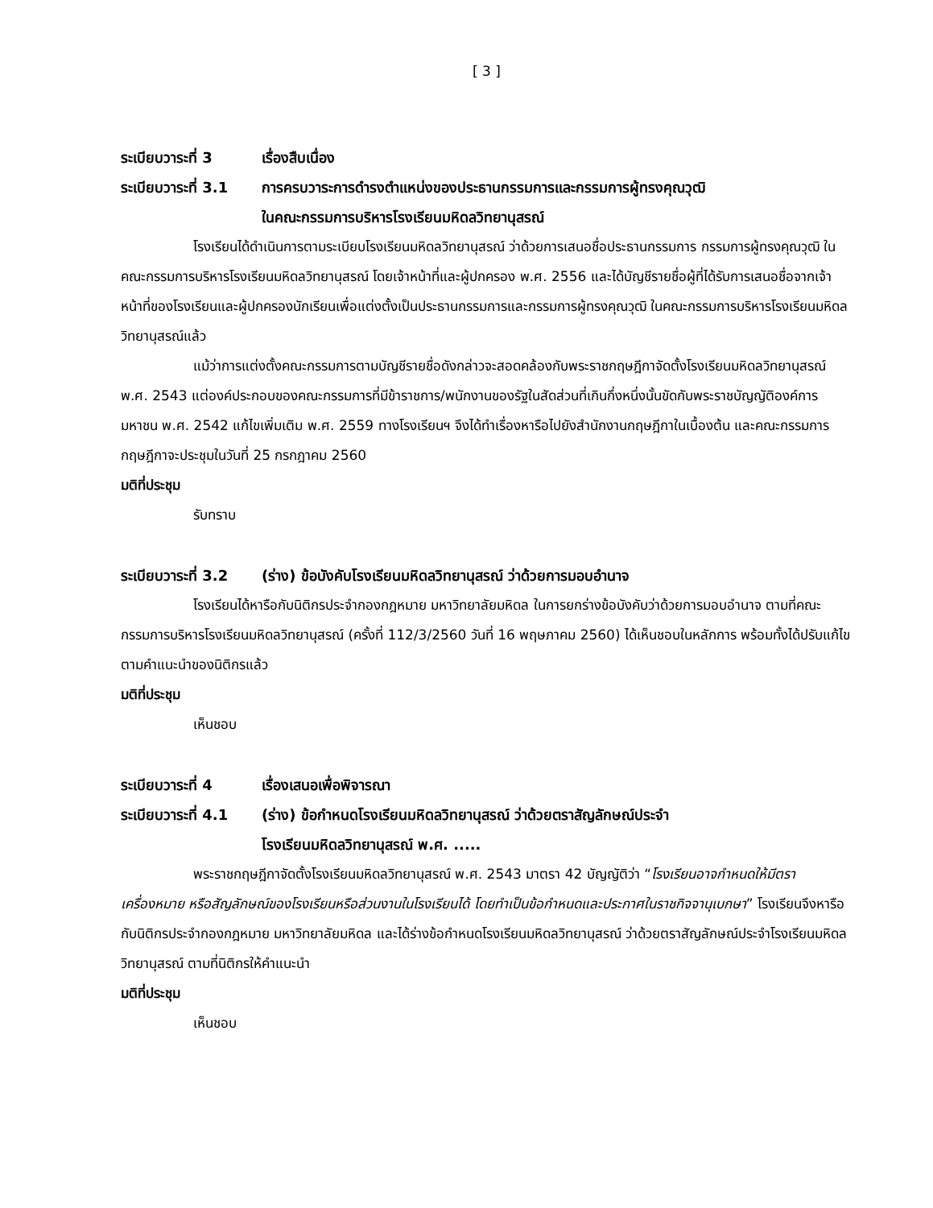[ 3 ]
ระเบียบวาระที่ 3 เรื่องสืบเนื่อง
ระเบียบวาระที่ 3.1 การครบวาระการดำรงตำแหน่งของประธานกรรมการและกรรมการผู้ทรงคุณวุฒิ
ในคณะกรรมการบริหารโรงเรียนมหิดลวิทยานุสรณ์
โรงเรียนได้ดำเนินการตามระเบียบโรงเรียนมหิดลวิทยานุสรณ์ ว่าด้วยการเสนอชื่อประธานกรรมการ กรรมการผู้ทรงคุณวุฒิ ในคณะกรรมการบริหารโรงเรียนมหิดลวิทยานุสรณ์ โดยเจ้าหน้าที่และผู้ปกครอง พ.ศ. 2556 และได้บัญชีรายชื่อผู้ที่ได้รับการเสนอชื่อจากเจ้าหน้าที่ของโรงเรียนและผู้ปกครองนักเรียนเพื่อแต่งตั้งเป็นประธานกรรมการและกรรมการผู้ทรงคุณวุฒิ ในคณะกรรมการบริหารโรงเรียนมหิดลวิทยานุสรณ์แล้ว
แม้ว่าการแต่งตั้งคณะกรรมการตามบัญชีรายชื่อดังกล่าวจะสอดคล้องกับพระราชกฤษฎีกาจัดตั้งโรงเรียนมหิดลวิทยานุสรณ์ พ.ศ. 2543 แต่องค์ประกอบของคณะกรรมการที่มีข้าราชการ/พนักงานของรัฐในสัดส่วนที่เกินกึ่งหนึ่งนั้นขัดกับพระราชบัญญัติองค์การมหาชน พ.ศ. 2542 แก้ไขเพิ่มเติม พ.ศ. 2559 ทางโรงเรียนฯ จึงได้ทำเรื่องหารือไปยังสำนักงานกฤษฎีกาในเบื้องต้น และคณะกรรมการกฤษฎีกาจะประชุมในวันที่ 25 กรกฎาคม 2560
มติที่ประชุม
รับทราบ
ระเบียบวาระที่ 3.2 (ร่าง) ข้อบังคับโรงเรียนมหิดลวิทยานุสรณ์ ว่าด้วยการมอบอำนาจ
โรงเรียนได้หารือกับนิติกรประจำกองกฎหมาย มหาวิทยาลัยมหิดล ในการยกร่างข้อบังคับว่าด้วยการมอบอำนาจ ตามที่คณะกรรมการบริหารโรงเรียนมหิดลวิทยานุสรณ์ (ครั้งที่ 112/3/2560 วันที่ 16 พฤษภาคม 2560) ได้เห็นชอบในหลักการ พร้อมทั้งได้ปรับแก้ไขตามคำแนะนำของนิติกรแล้ว
มติที่ประชุม
เห็นชอบ
ระเบียบวาระที่ 4 เรื่องเสนอเพื่อพิจารณา
ระเบียบวาระที่ 4.1 (ร่าง) ข้อกำหนดโรงเรียนมหิดลวิทยานุสรณ์ ว่าด้วยตราสัญลักษณ์ประจำ
โรงเรียนมหิดลวิทยานุสรณ์ พ.ศ. .....
พระราชกฤษฎีกาจัดตั้งโรงเรียนมหิดลวิทยานุสรณ์ พ.ศ. 2543 มาตรา 42 บัญญัติว่า “โรงเรียนอาจกำหนดให้มีตรา เครื่องหมาย หรือสัญลักษณ์ของโรงเรียนหรือส่วนงานในโรงเรียนได้ โดยทำเป็นข้อกำหนดและประกาศในราชกิจจานุเบกษา” โรงเรียนจึงหารือกับนิติกรประจำกองกฎหมาย มหาวิทยาลัยมหิดล และได้ร่างข้อกำหนดโรงเรียนมหิดลวิทยานุสรณ์ ว่าด้วยตราสัญลักษณ์ประจำโรงเรียนมหิดลวิทยานุสรณ์ ตามที่นิติกรให้คำแนะนำ
มติที่ประชุม
เห็นชอบ